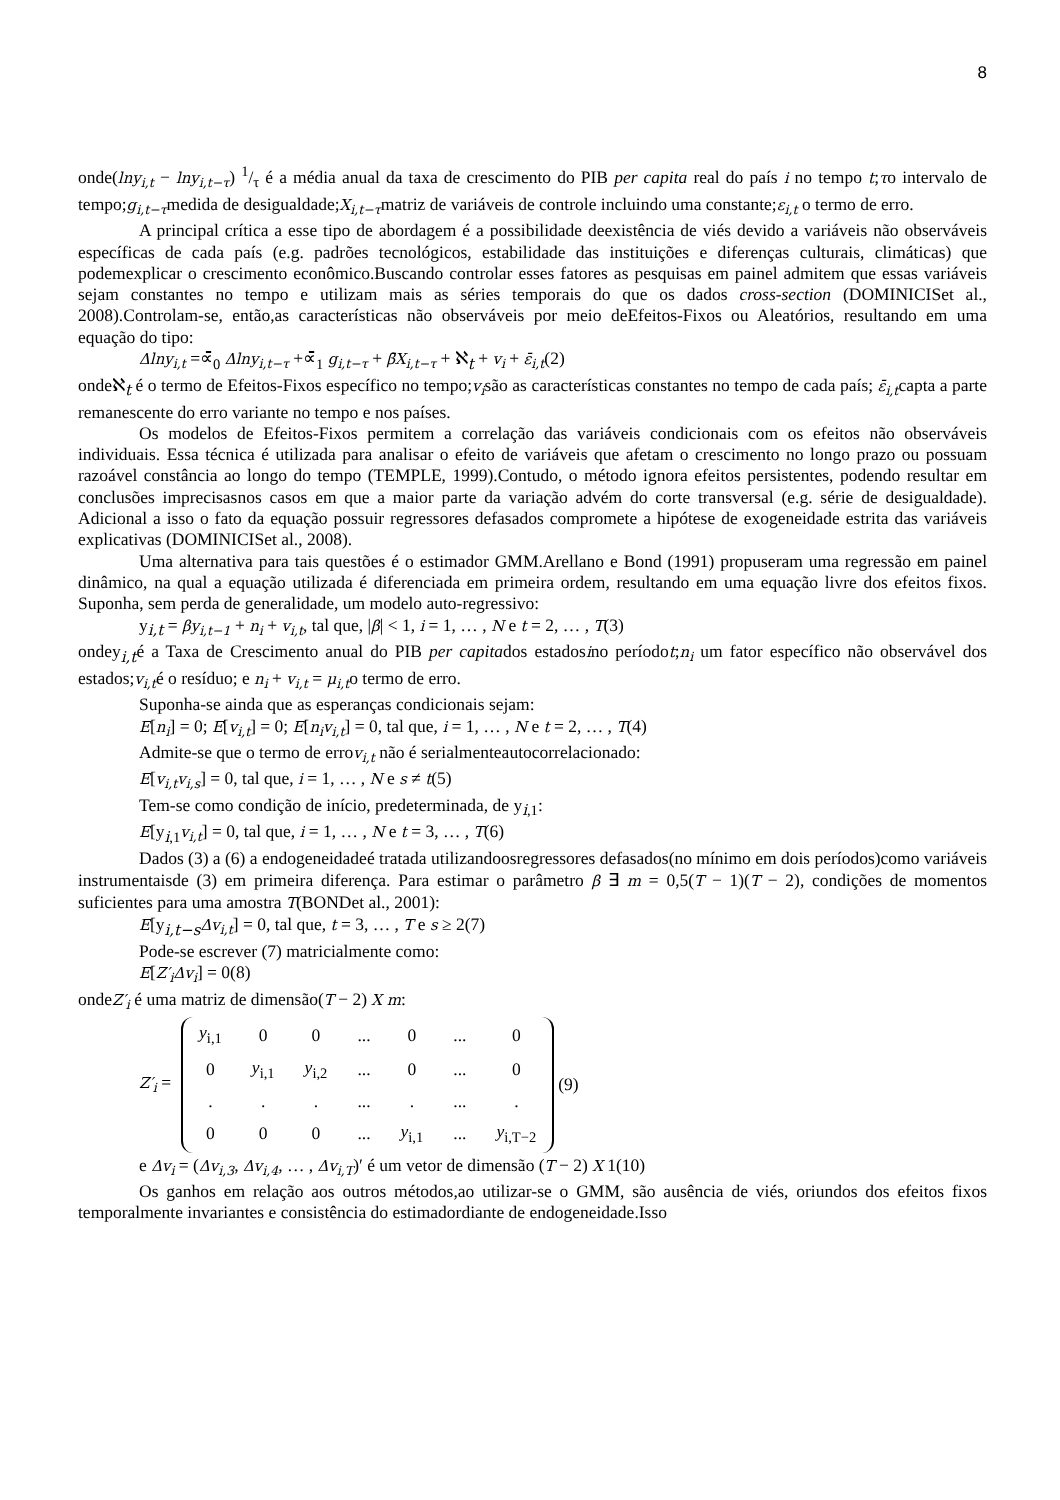8
onde(lny<sub>i,t</sub> − lny<sub>i,t−τ</sub>) 1/τ é a média anual da taxa de crescimento do PIB per capita real do país i no tempo t;τo intervalo de tempo;g<sub>i,t−τ</sub>medida de desigualdade;X<sub>i,t−τ</sub>matriz de variáveis de controle incluindo uma constante;ε<sub>i,t</sub> o termo de erro.
A principal crítica a esse tipo de abordagem é a possibilidade deexistência de viés devido a variáveis não observáveis específicas de cada país (e.g. padrões tecnológicos, estabilidade das instituições e diferenças culturais, climáticas) que podemexplicar o crescimento econômico.Buscando controlar esses fatores as pesquisas em painel admitem que essas variáveis sejam constantes no tempo e utilizam mais as séries temporais do que os dados cross-section (DOMINICISet al., 2008).Controlam-se, então,as características não observáveis por meio deEfeitos-Fixos ou Aleatórios, resultando em uma equação do tipo:
Δlny<sub>i,t</sub> =∝̄<sub>0</sub> Δlny<sub>i,t−τ</sub> +∝̄<sub>1</sub> g<sub>i,t−τ</sub> + β̄X<sub>i,t−τ</sub> + ℵ<sub>t</sub> + v<sub>i</sub> + ε̄<sub>i,t</sub>(2)
ondeℵ<sub>t</sub> é o termo de Efeitos-Fixos específico no tempo;v<sub>i</sub>são as características constantes no tempo de cada país; ε̄<sub>i,t</sub>capta a parte remanescente do erro variante no tempo e nos países.
Os modelos de Efeitos-Fixos permitem a correlação das variáveis condicionais com os efeitos não observáveis individuais. Essa técnica é utilizada para analisar o efeito de variáveis que afetam o crescimento no longo prazo ou possuam razoável constância ao longo do tempo (TEMPLE, 1999).Contudo, o método ignora efeitos persistentes, podendo resultar em conclusões imprecisasnos casos em que a maior parte da variação advém do corte transversal (e.g. série de desigualdade). Adicional a isso o fato da equação possuir regressores defasados compromete a hipótese de exogeneidade estrita das variáveis explicativas (DOMINICISet al., 2008).
Uma alternativa para tais questões é o estimador GMM.Arellano e Bond (1991) propuseram uma regressão em painel dinâmico, na qual a equação utilizada é diferenciada em primeira ordem, resultando em uma equação livre dos efeitos fixos. Suponha, sem perda de generalidade, um modelo auto-regressivo:
y<sub>i,t</sub> = βy<sub>i,t−1</sub> + n<sub>i</sub> + v<sub>i,t</sub>, tal que, |β| < 1, i = 1, … , N e t = 2, … , T(3)
ondey<sub>i,t</sub>é a Taxa de Crescimento anual do PIB per capitados estadosino períodot;n<sub>i</sub> um fator específico não observável dos estados;v<sub>i,t</sub>é o resíduo; e n<sub>i</sub> + v<sub>i,t</sub> = μ<sub>i,t</sub>o termo de erro.
Suponha-se ainda que as esperanças condicionais sejam:
E[n<sub>i</sub>] = 0; E[v<sub>i,t</sub>] = 0; E[n<sub>i</sub>v<sub>i,t</sub>] = 0, tal que, i = 1, … , N e t = 2, … , T(4)
Admite-se que o termo de errov<sub>i,t</sub> não é serialmenteautocorrelacionado:
E[v<sub>i,t</sub>v<sub>i,s</sub>] = 0, tal que, i = 1, … , N e s ≠ t(5)
Tem-se como condição de início, predeterminada, de y<sub>i,1</sub>:
E[y<sub>i,1</sub>v<sub>i,t</sub>] = 0, tal que, i = 1, … , N e t = 3, … , T(6)
Dados (3) a (6) a endogeneidadeé tratada utilizandoosregressores defasados(no mínimo em dois períodos)como variáveis instrumentaisde (3) em primeira diferença. Para estimar o parâmetro β ∃ m = 0,5(T − 1)(T − 2), condições de momentos suficientes para uma amostra T(BONDet al., 2001):
E[y<sub>i,t−s</sub>Δv<sub>i,t</sub>] = 0, tal que, t = 3, … , T e s ≥ 2(7)
Pode-se escrever (7) matricialmente como:
E[Z′<sub>i</sub>Δv<sub>i</sub>] = 0(8)
ondeZ′<sub>i</sub> é uma matriz de dimensão(T − 2) X m:
Z′<sub>i</sub> =
| y<sub>i,1</sub> | 0 | 0 | ... | 0 | ... | 0 |
| 0 | y<sub>i,1</sub> | y<sub>i,2</sub> | ... | 0 | ... | 0 |
| . | . | . | ... | . | ... | . |
| 0 | 0 | 0 | ... | y<sub>i,1</sub> | ... | y<sub>i,T−2</sub> |
(9)
e Δv<sub>i</sub> = (Δv<sub>i,3</sub>, Δv<sub>i,4</sub>, … , Δv<sub>i,T</sub>)′ é um vetor de dimensão (T − 2) X 1(10)
Os ganhos em relação aos outros métodos,ao utilizar-se o GMM, são ausência de viés, oriundos dos efeitos fixos temporalmente invariantes e consistência do estimadordiante de endogeneidade.Isso